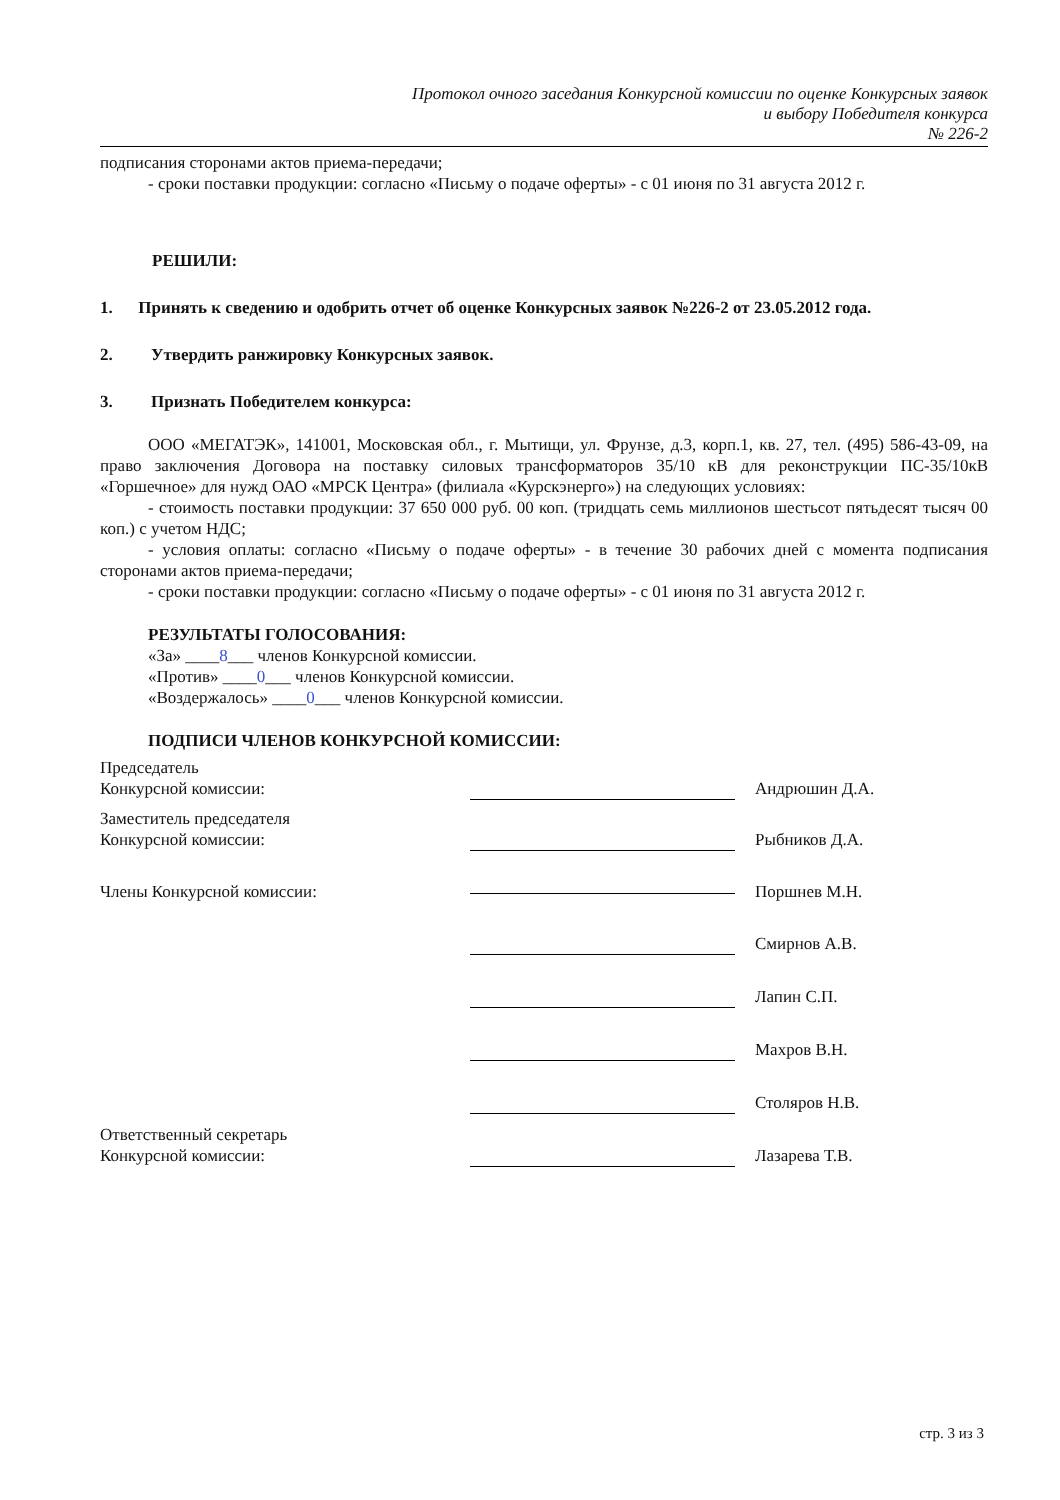Протокол очного заседания Конкурсной комиссии по оценке Конкурсных заявок
и выбору Победителя конкурса
№ 226-2
подписания сторонами актов приема-передачи;
- сроки поставки продукции: согласно «Письму о подаче оферты» - с 01 июня по 31 августа 2012 г.
РЕШИЛИ:
1. Принять к сведению и одобрить отчет об оценке Конкурсных заявок №226-2 от 23.05.2012 года.
2. Утвердить ранжировку Конкурсных заявок.
3. Признать Победителем конкурса:
ООО «МЕГАТЭК», 141001, Московская обл., г. Мытищи, ул. Фрунзе, д.3, корп.1, кв. 27, тел. (495) 586-43-09, на право заключения Договора на поставку силовых трансформаторов 35/10 кВ для реконструкции ПС-35/10кВ «Горшечное» для нужд ОАО «МРСК Центра» (филиала «Курскэнерго») на следующих условиях:
- стоимость поставки продукции: 37 650 000 руб. 00 коп. (тридцать семь миллионов шестьсот пятьдесят тысяч 00 коп.) с учетом НДС;
- условия оплаты: согласно «Письму о подаче оферты» - в течение 30 рабочих дней с момента подписания сторонами актов приема-передачи;
- сроки поставки продукции: согласно «Письму о подаче оферты» - с 01 июня по 31 августа 2012 г.
РЕЗУЛЬТАТЫ ГОЛОСОВАНИЯ:
«За» ____8___ членов Конкурсной комиссии.
«Против» ____0___ членов Конкурсной комиссии.
«Воздержалось» ____0___ членов Конкурсной комиссии.
ПОДПИСИ ЧЛЕНОВ КОНКУРСНОЙ КОМИССИИ:
Председатель
Конкурсной комиссии:
Андрюшин Д.А.
Заместитель председателя
Конкурсной комиссии:
Рыбников Д.А.
Члены Конкурсной комиссии:
Поршнев М.Н.
Смирнов А.В.
Лапин С.П.
Махров В.Н.
Столяров Н.В.
Ответственный секретарь
Конкурсной комиссии:
Лазарева Т.В.
стр. 3 из 3